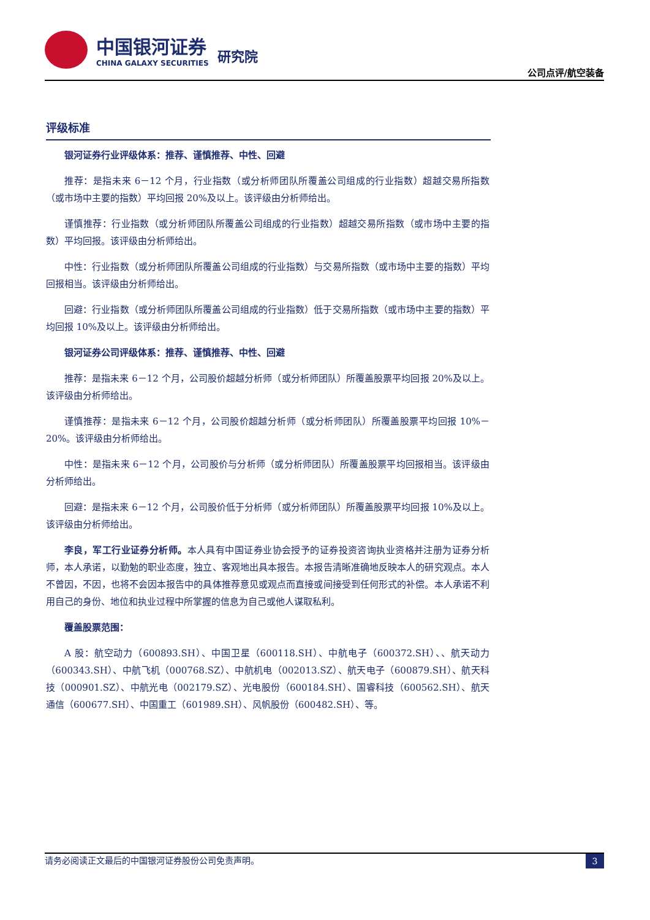中国银河证券
CHINA GALAXY SECURITIES
研究院
公司点评/航空装备
评级标准
银河证券行业评级体系：推荐、谨慎推荐、中性、回避
推荐：是指未来 6－12 个月，行业指数（或分析师团队所覆盖公司组成的行业指数）超越交易所指数（或市场中主要的指数）平均回报 20%及以上。该评级由分析师给出。
谨慎推荐：行业指数（或分析师团队所覆盖公司组成的行业指数）超越交易所指数（或市场中主要的指数）平均回报。该评级由分析师给出。
中性：行业指数（或分析师团队所覆盖公司组成的行业指数）与交易所指数（或市场中主要的指数）平均回报相当。该评级由分析师给出。
回避：行业指数（或分析师团队所覆盖公司组成的行业指数）低于交易所指数（或市场中主要的指数）平均回报 10%及以上。该评级由分析师给出。
银河证券公司评级体系：推荐、谨慎推荐、中性、回避
推荐：是指未来 6－12 个月，公司股价超越分析师（或分析师团队）所覆盖股票平均回报 20%及以上。该评级由分析师给出。
谨慎推荐：是指未来 6－12 个月，公司股价超越分析师（或分析师团队）所覆盖股票平均回报 10%－20%。该评级由分析师给出。
中性：是指未来 6－12 个月，公司股价与分析师（或分析师团队）所覆盖股票平均回报相当。该评级由分析师给出。
回避：是指未来 6－12 个月，公司股价低于分析师（或分析师团队）所覆盖股票平均回报 10%及以上。该评级由分析师给出。
李良，军工行业证券分析师。本人具有中国证券业协会授予的证券投资咨询执业资格并注册为证券分析师，本人承诺，以勤勉的职业态度，独立、客观地出具本报告。本报告清晰准确地反映本人的研究观点。本人不曾因，不因，也将不会因本报告中的具体推荐意见或观点而直接或间接受到任何形式的补偿。本人承诺不利用自己的身份、地位和执业过程中所掌握的信息为自己或他人谋取私利。
覆盖股票范围：
A 股：航空动力（600893.SH）、中国卫星（600118.SH）、中航电子（600372.SH）、、航天动力（600343.SH）、中航飞机（000768.SZ）、中航机电（002013.SZ）、航天电子（600879.SH）、航天科技（000901.SZ）、中航光电（002179.SZ）、光电股份（600184.SH）、国睿科技（600562.SH）、航天通信（600677.SH）、中国重工（601989.SH）、风帆股份（600482.SH）、等。
请务必阅读正文最后的中国银河证券股份公司免责声明。 3